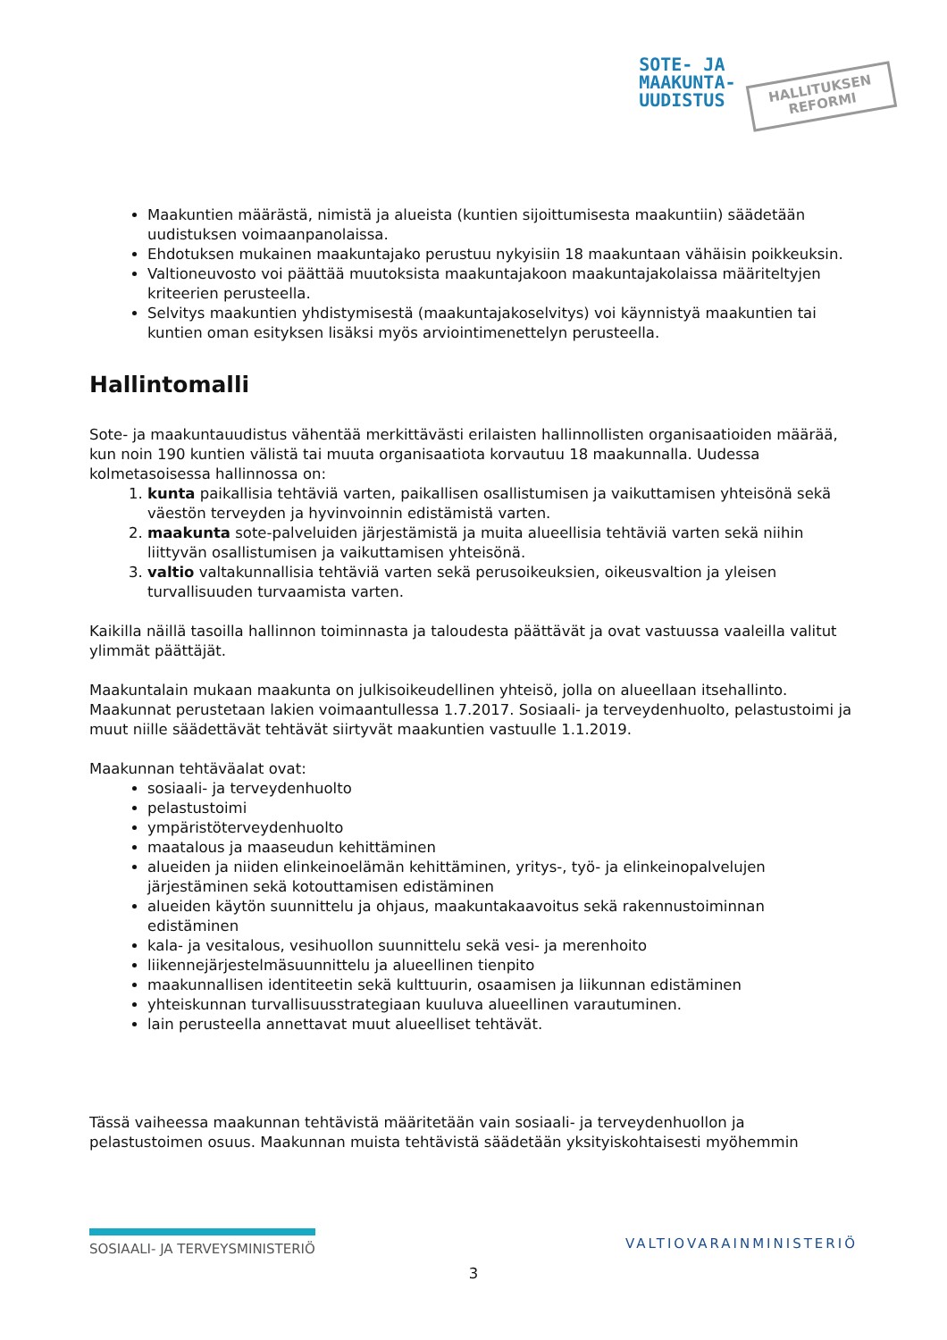SOTE- JA
MAAKUNTA-
UUDISTUS
HALLITUKSEN
REFORMI
Maakuntien määrästä, nimistä ja alueista (kuntien sijoittumisesta maakuntiin) säädetään uudistuksen voimaanpanolaissa.
Ehdotuksen mukainen maakuntajako perustuu nykyisiin 18 maakuntaan vähäisin poikkeuksin.
Valtioneuvosto voi päättää muutoksista maakuntajakoon maakuntajakolaissa määriteltyjen kriteerien perusteella.
Selvitys maakuntien yhdistymisestä (maakuntajakoselvitys) voi käynnistyä maakuntien tai kuntien oman esityksen lisäksi myös arviointimenettelyn perusteella.
Hallintomalli
Sote- ja maakuntauudistus vähentää merkittävästi erilaisten hallinnollisten organisaatioiden määrää, kun noin 190 kuntien välistä tai muuta organisaatiota korvautuu 18 maakunnalla. Uudessa kolmetasoisessa hallinnossa on:
1. kunta paikallisia tehtäviä varten, paikallisen osallistumisen ja vaikuttamisen yhteisönä sekä väestön terveyden ja hyvinvoinnin edistämistä varten.
2. maakunta sote-palveluiden järjestämistä ja muita alueellisia tehtäviä varten sekä niihin liittyvän osallistumisen ja vaikuttamisen yhteisönä.
3. valtio valtakunnallisia tehtäviä varten sekä perusoikeuksien, oikeusvaltion ja yleisen turvallisuuden turvaamista varten.
Kaikilla näillä tasoilla hallinnon toiminnasta ja taloudesta päättävät ja ovat vastuussa vaaleilla valitut ylimmät päättäjät.
Maakuntalain mukaan maakunta on julkisoikeudellinen yhteisö, jolla on alueellaan itsehallinto. Maakunnat perustetaan lakien voimaantullessa 1.7.2017. Sosiaali- ja terveydenhuolto, pelastustoimi ja muut niille säädettävät tehtävät siirtyvät maakuntien vastuulle 1.1.2019.
Maakunnan tehtäväalat ovat:
sosiaali- ja terveydenhuolto
pelastustoimi
ympäristöterveydenhuolto
maatalous ja maaseudun kehittäminen
alueiden ja niiden elinkeinoelämän kehittäminen, yritys-, työ- ja elinkeinopalvelujen järjestäminen sekä kotouttamisen edistäminen
alueiden käytön suunnittelu ja ohjaus, maakuntakaavoitus sekä rakennustoiminnan edistäminen
kala- ja vesitalous, vesihuollon suunnittelu sekä vesi- ja merenhoito
liikennejärjestelmäsuunnittelu ja alueellinen tienpito
maakunnallisen identiteetin sekä kulttuurin, osaamisen ja liikunnan edistäminen
yhteiskunnan turvallisuusstrategiaan kuuluva alueellinen varautuminen.
lain perusteella annettavat muut alueelliset tehtävät.
Tässä vaiheessa maakunnan tehtävistä määritetään vain sosiaali- ja terveydenhuollon ja pelastustoimen osuus. Maakunnan muista tehtävistä säädetään yksityiskohtaisesti myöhemmin
SOSIAALI- JA TERVEYSMINISTERIÖ
VALTIOVARAINMINISTERIÖ
3